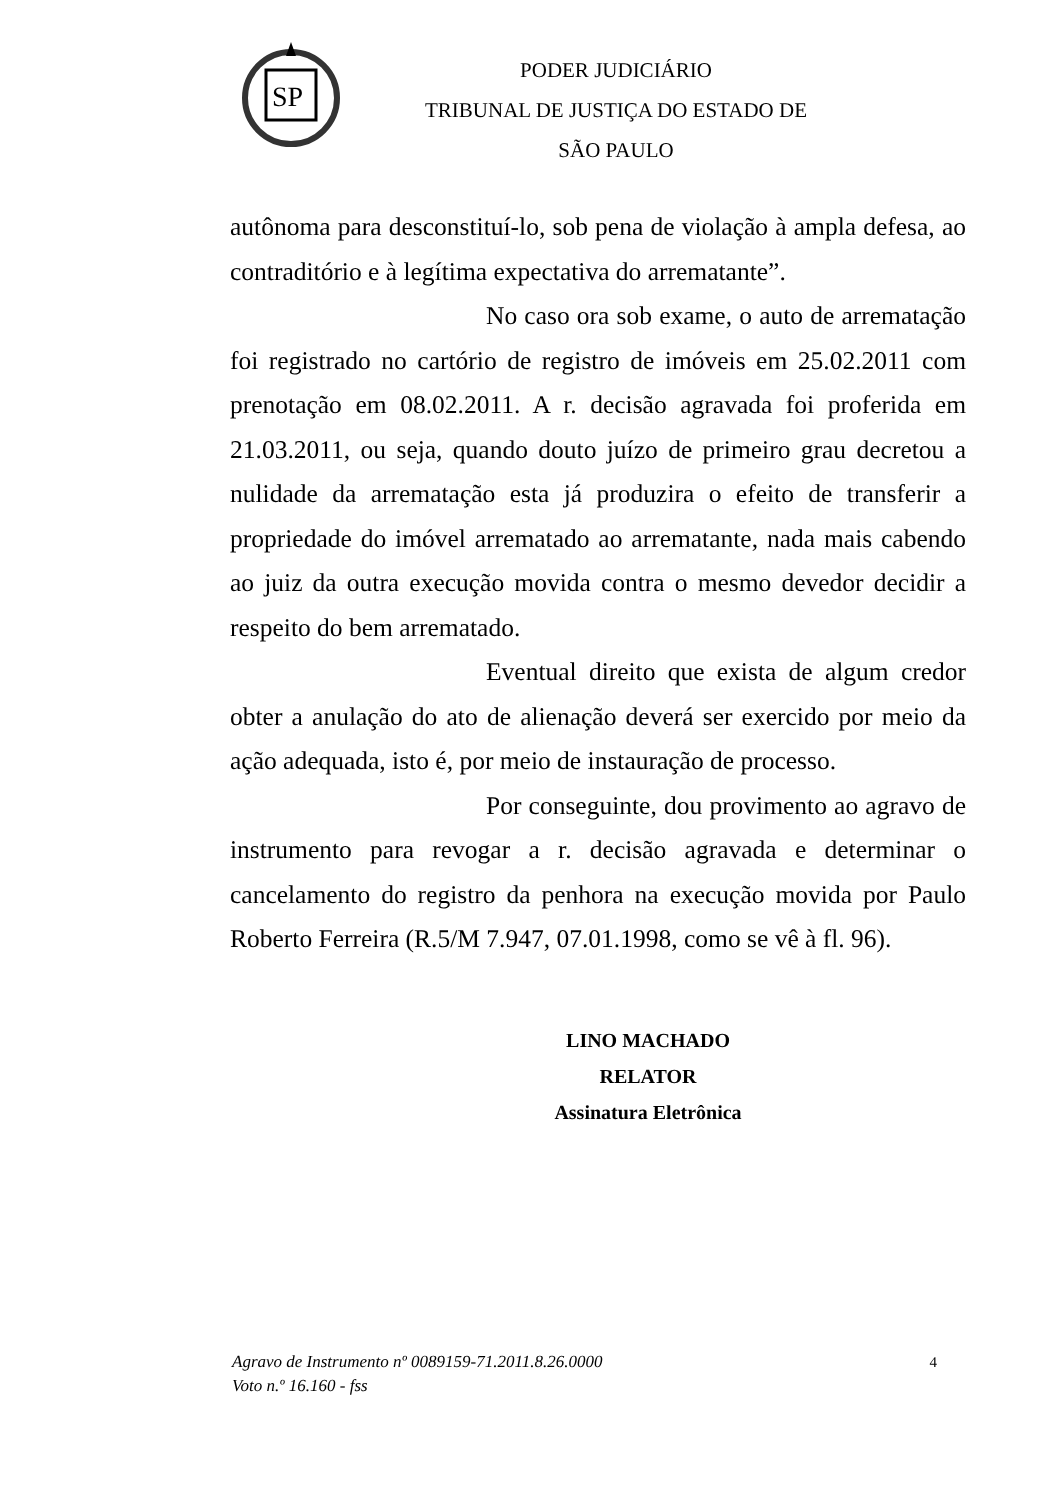SP
PODER JUDICIÁRIO
TRIBUNAL DE JUSTIÇA DO ESTADO DE SÃO PAULO
autônoma para desconstituí-lo, sob pena de violação à ampla defesa, ao contraditório e à legítima expectativa do arrematante”.
No caso ora sob exame, o auto de arrematação foi registrado no cartório de registro de imóveis em 25.02.2011 com prenotação em 08.02.2011. A r. decisão agravada foi proferida em 21.03.2011, ou seja, quando douto juízo de primeiro grau decretou a nulidade da arrematação esta já produzira o efeito de transferir a propriedade do imóvel arrematado ao arrematante, nada mais cabendo ao juiz da outra execução movida contra o mesmo devedor decidir a respeito do bem arrematado.
Eventual direito que exista de algum credor obter a anulação do ato de alienação deverá ser exercido por meio da ação adequada, isto é, por meio de instauração de processo.
Por conseguinte, dou provimento ao agravo de instrumento para revogar a r. decisão agravada e determinar o cancelamento do registro da penhora na execução movida por Paulo Roberto Ferreira (R.5/M 7.947, 07.01.1998, como se vê à fl. 96).
LINO MACHADO
RELATOR
Assinatura Eletrônica
Agravo de Instrumento nº 0089159-71.2011.8.26.0000
Voto n.º 16.160 - fss
4